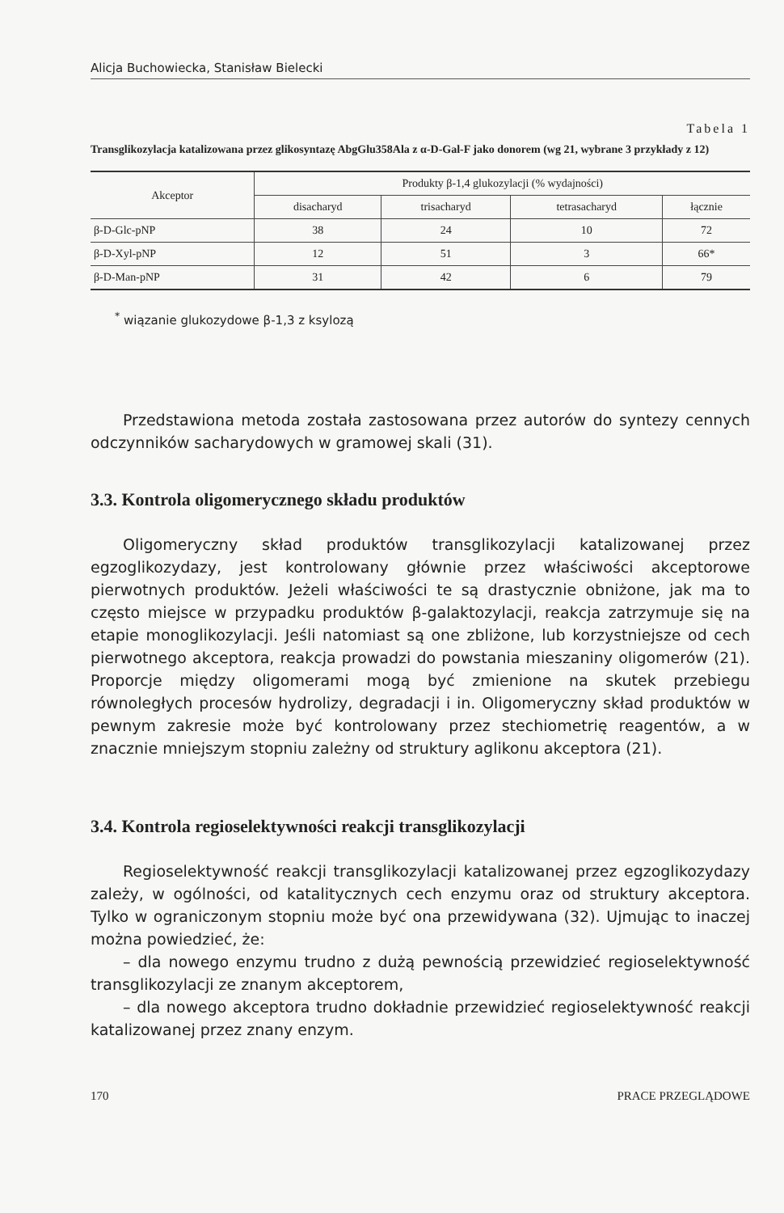Alicja Buchowiecka, Stanisław Bielecki
Tabela 1
Transglikozylacja katalizowana przez glikosyntazę AbgGlu358Ala z α-D-Gal-F jako donorem (wg 21, wybrane 3 przykłady z 12)
| Akceptor | Produkty β-1,4 glukozylacji (% wydajności) | | | |
| --- | --- | --- | --- | --- |
| | disacharyd | trisacharyd | tetrasacharyd | łącznie |
| β-D-Glc-pNP | 38 | 24 | 10 | 72 |
| β-D-Xyl-pNP | 12 | 51 | 3 | 66* |
| β-D-Man-pNP | 31 | 42 | 6 | 79 |
<sup>*</sup> wiązanie glukozydowe β-1,3 z ksylozą
Przedstawiona metoda została zastosowana przez autorów do syntezy cennych odczynników sacharydowych w gramowej skali (31).
3.3. Kontrola oligomerycznego składu produktów
Oligomeryczny skład produktów transglikozylacji katalizowanej przez egzoglikozydazy, jest kontrolowany głównie przez właściwości akceptorowe pierwotnych produktów. Jeżeli właściwości te są drastycznie obniżone, jak ma to często miejsce w przypadku produktów β-galaktozylacji, reakcja zatrzymuje się na etapie monoglikozylacji. Jeśli natomiast są one zbliżone, lub korzystniejsze od cech pierwotnego akceptora, reakcja prowadzi do powstania mieszaniny oligomerów (21). Proporcje między oligomerami mogą być zmienione na skutek przebiegu równoległych procesów hydrolizy, degradacji i in. Oligomeryczny skład produktów w pewnym zakresie może być kontrolowany przez stechiometrię reagentów, a w znacznie mniejszym stopniu zależny od struktury aglikonu akceptora (21).
3.4. Kontrola regioselektywności reakcji transglikozylacji
Regioselektywność reakcji transglikozylacji katalizowanej przez egzoglikozydazy zależy, w ogólności, od katalitycznych cech enzymu oraz od struktury akceptora. Tylko w ograniczonym stopniu może być ona przewidywana (32). Ujmując to inaczej można powiedzieć, że:
– dla nowego enzymu trudno z dużą pewnością przewidzieć regioselektywność transglikozylacji ze znanym akceptorem,
– dla nowego akceptora trudno dokładnie przewidzieć regioselektywność reakcji katalizowanej przez znany enzym.
170 PRACE PRZEGLĄDOWE